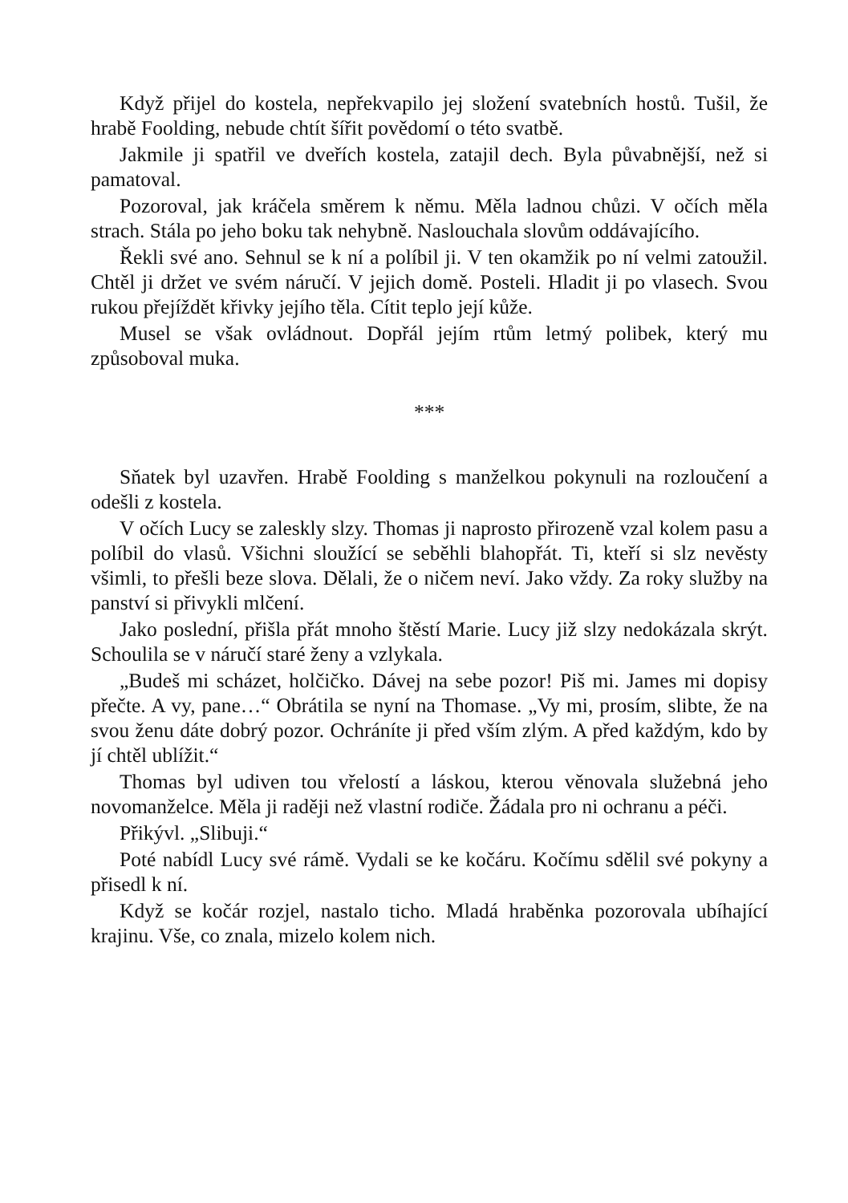Když přijel do kostela, nepřekvapilo jej složení svatebních hostů. Tušil, že hrabě Foolding, nebude chtít šířit povědomí o této svatbě.
Jakmile ji spatřil ve dveřích kostela, zatajil dech. Byla půvabnější, než si pamatoval.
Pozoroval, jak kráčela směrem k němu. Měla ladnou chůzi. V očích měla strach. Stála po jeho boku tak nehybně. Naslouchala slovům oddávajícího.
Řekli své ano. Sehnul se k ní a políbil ji. V ten okamžik po ní velmi zatoužil. Chtěl ji držet ve svém náručí. V jejich domě. Posteli. Hladit ji po vlasech. Svou rukou přejíždět křivky jejího těla. Cítit teplo její kůže.
Musel se však ovládnout. Dopřál jejím rtům letmý polibek, který mu způsoboval muka.
***
Sňatek byl uzavřen. Hrabě Foolding s manželkou pokynuli na rozloučení a odešli z kostela.
V očích Lucy se zaleskly slzy. Thomas ji naprosto přirozeně vzal kolem pasu a políbil do vlasů. Všichni sloužící se seběhli blahopřát. Ti, kteří si slz nevěsty všimli, to přešli beze slova. Dělali, že o ničem neví. Jako vždy. Za roky služby na panství si přivykli mlčení.
Jako poslední, přišla přát mnoho štěstí Marie. Lucy již slzy nedokázala skrýt. Schoulila se v náručí staré ženy a vzlykala.
„Budeš mi scházet, holčičko. Dávej na sebe pozor! Piš mi. James mi dopisy přečte. A vy, pane…“ Obrátila se nyní na Thomase. „Vy mi, prosím, slibte, že na svou ženu dáte dobrý pozor. Ochráníte ji před vším zlým. A před každým, kdo by jí chtěl ublížit.“
Thomas byl udiven tou vřelostí a láskou, kterou věnovala služebná jeho novomanželce. Měla ji raději než vlastní rodiče. Žádala pro ni ochranu a péči.
Přikývl. „Slibuji.“
Poté nabídl Lucy své rámě. Vydali se ke kočáru. Kočímu sdělil své pokyny a přisedl k ní.
Když se kočár rozjel, nastalo ticho. Mladá hraběnka pozorovala ubíhající krajinu. Vše, co znala, mizelo kolem nich.